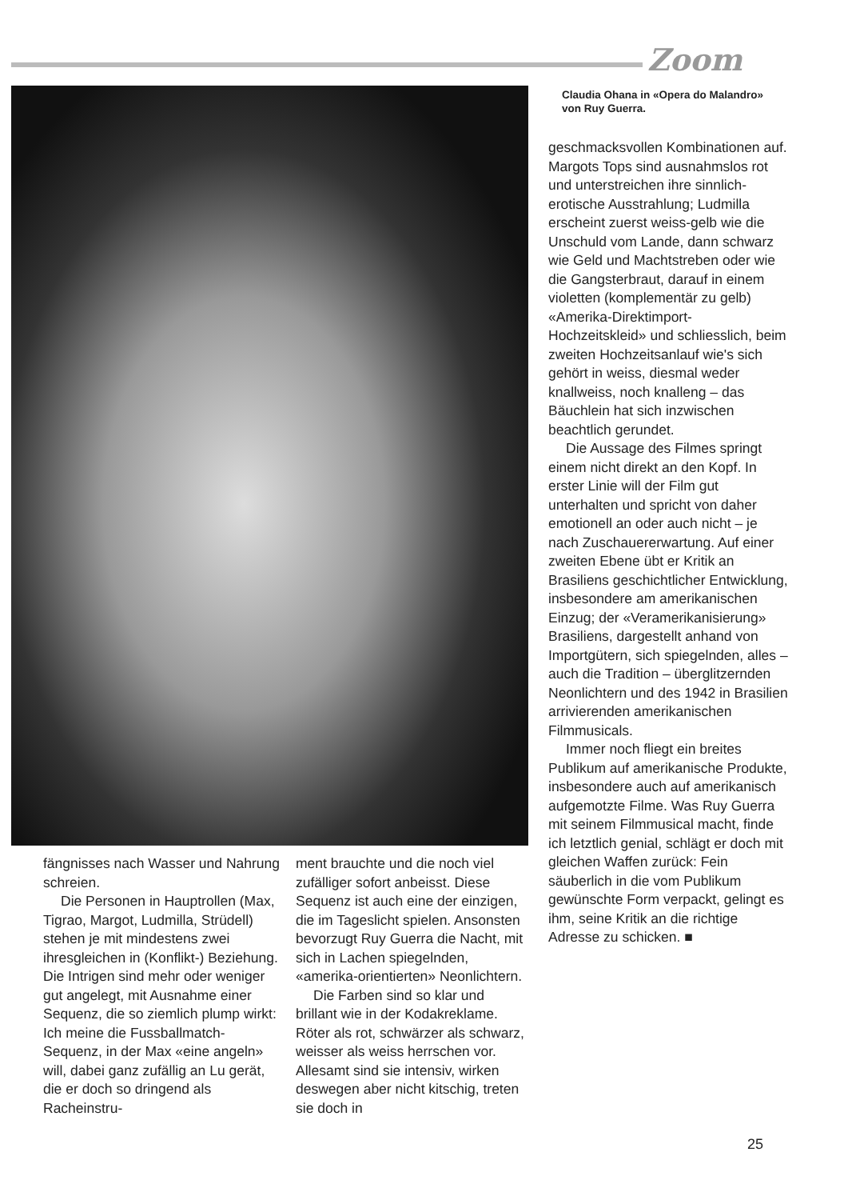Zoom
Claudia Ohana in «Opera do Malandro» von Ruy Guerra.
geschmacksvollen Kombinationen auf. Margots Tops sind ausnahmslos rot und unterstreichen ihre sinnlich-erotische Ausstrahlung; Ludmilla erscheint zuerst weiss-gelb wie die Unschuld vom Lande, dann schwarz wie Geld und Machtstreben oder wie die Gangsterbraut, darauf in einem violetten (komplementär zu gelb) «Amerika-Direktimport-Hochzeitskleid» und schliesslich, beim zweiten Hochzeitsanlauf wie's sich gehört in weiss, diesmal weder knallweiss, noch knalleng – das Bäuchlein hat sich inzwischen beachtlich gerundet.
Die Aussage des Filmes springt einem nicht direkt an den Kopf. In erster Linie will der Film gut unterhalten und spricht von daher emotionell an oder auch nicht – je nach Zuschauererwartung. Auf einer zweiten Ebene übt er Kritik an Brasiliens geschichtlicher Entwicklung, insbesondere am amerikanischen Einzug; der «Veramerikanisierung» Brasiliens, dargestellt anhand von Importgütern, sich spiegelnden, alles – auch die Tradition – überglitzernden Neonlichtern und des 1942 in Brasilien arrivierenden amerikanischen Filmmusicals.
Immer noch fliegt ein breites Publikum auf amerikanische Produkte, insbesondere auch auf amerikanisch aufgemotzte Filme. Was Ruy Guerra mit seinem Filmmusical macht, finde ich letztlich genial, schlägt er doch mit gleichen Waffen zurück: Fein säuberlich in die vom Publikum gewünschte Form verpackt, gelingt es ihm, seine Kritik an die richtige Adresse zu schicken. ■
fängnisses nach Wasser und Nahrung schreien.
Die Personen in Hauptrollen (Max, Tigrao, Margot, Ludmilla, Strüdell) stehen je mit mindestens zwei ihresgleichen in (Konflikt-) Beziehung. Die Intrigen sind mehr oder weniger gut angelegt, mit Ausnahme einer Sequenz, die so ziemlich plump wirkt: Ich meine die Fussballmatch-Sequenz, in der Max «eine angeln» will, dabei ganz zufällig an Lu gerät, die er doch so dringend als Racheinstru-
ment brauchte und die noch viel zufälliger sofort anbeisst. Diese Sequenz ist auch eine der einzigen, die im Tageslicht spielen. Ansonsten bevorzugt Ruy Guerra die Nacht, mit sich in Lachen spiegelnden, «amerika-orientierten» Neonlichtern.
Die Farben sind so klar und brillant wie in der Kodakreklame. Röter als rot, schwärzer als schwarz, weisser als weiss herrschen vor. Allesamt sind sie intensiv, wirken deswegen aber nicht kitschig, treten sie doch in
25